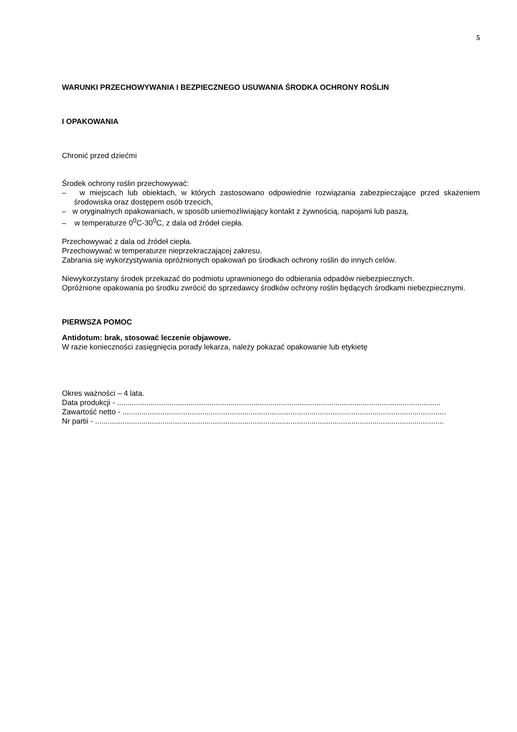5
WARUNKI PRZECHOWYWANIA I BEZPIECZNEGO USUWANIA ŚRODKA OCHRONY ROŚLIN
I OPAKOWANIA
Chronić przed dziećmi
Środek ochrony roślin przechowywać:
– w miejscach lub obiektach, w których zastosowano odpowiednie rozwiązania zabezpieczające przed skażeniem środowiska oraz dostępem osób trzecich,
– w oryginalnych opakowaniach, w sposób uniemożliwiający kontakt z żywnością, napojami lub paszą,
– w temperaturze 0<sup>0</sup>C-30<sup>0</sup>C, z dala od źródeł ciepła.
Przechowywać z dala od źródeł ciepła.
Przechowywać w temperaturze nieprzekraczającej zakresu.
Zabrania się wykorzystywania opróżnionych opakowań po środkach ochrony roślin do innych celów.
Niewykorzystany środek przekazać do podmiotu uprawnionego do odbierania odpadów niebezpiecznych.
Opróżnione opakowania po środku zwrócić do sprzedawcy środków ochrony roślin będących środkami niebezpiecznymi.
PIERWSZA POMOC
Antidotum: brak, stosować leczenie objawowe.
W razie konieczności zasięgnięcia porady lekarza, należy pokazać opakowanie lub etykietę
Okres ważności – 4 lata.
Data produkcji - ..........................................................................................................................................................
Zawartość netto - ..........................................................................................................................................................
Nr partii - ......................................................................................................................................................................